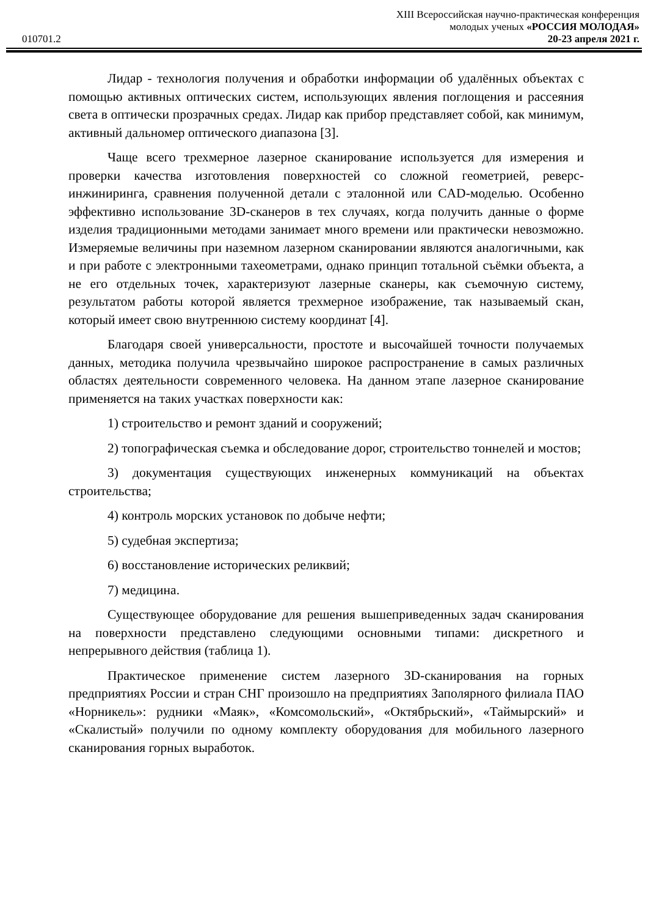010701.2
XIII Всероссийская научно-практическая конференция
молодых ученых «РОССИЯ МОЛОДАЯ»
20-23 апреля 2021 г.
Лидар - технология получения и обработки информации об удалённых объектах с помощью активных оптических систем, использующих явления поглощения и рассеяния света в оптически прозрачных средах. Лидар как прибор представляет собой, как минимум, активный дальномер оптического диапазона [3].
Чаще всего трехмерное лазерное сканирование используется для измерения и проверки качества изготовления поверхностей со сложной геометрией, реверс-инжиниринга, сравнения полученной детали с эталонной или CAD-моделью. Особенно эффективно использование 3D-сканеров в тех случаях, когда получить данные о форме изделия традиционными методами занимает много времени или практически невозможно. Измеряемые величины при наземном лазерном сканировании являются аналогичными, как и при работе с электронными тахеометрами, однако принцип тотальной съёмки объекта, а не его отдельных точек, характеризуют лазерные сканеры, как съемочную систему, результатом работы которой является трехмерное изображение, так называемый скан, который имеет свою внутреннюю систему координат [4].
Благодаря своей универсальности, простоте и высочайшей точности получаемых данных, методика получила чрезвычайно широкое распространение в самых различных областях деятельности современного человека. На данном этапе лазерное сканирование применяется на таких участках поверхности как:
1) строительство и ремонт зданий и сооружений;
2) топографическая съемка и обследование дорог, строительство тоннелей и мостов;
3) документация существующих инженерных коммуникаций на объектах строительства;
4) контроль морских установок по добыче нефти;
5) судебная экспертиза;
6) восстановление исторических реликвий;
7) медицина.
Существующее оборудование для решения вышеприведенных задач сканирования на поверхности представлено следующими основными типами: дискретного и непрерывного действия (таблица 1).
Практическое применение систем лазерного 3D-сканирования на горных предприятиях России и стран СНГ произошло на предприятиях Заполярного филиала ПАО «Норникель»: рудники «Маяк», «Комсомольский», «Октябрьский», «Таймырский» и «Скалистый» получили по одному комплекту оборудования для мобильного лазерного сканирования горных выработок.